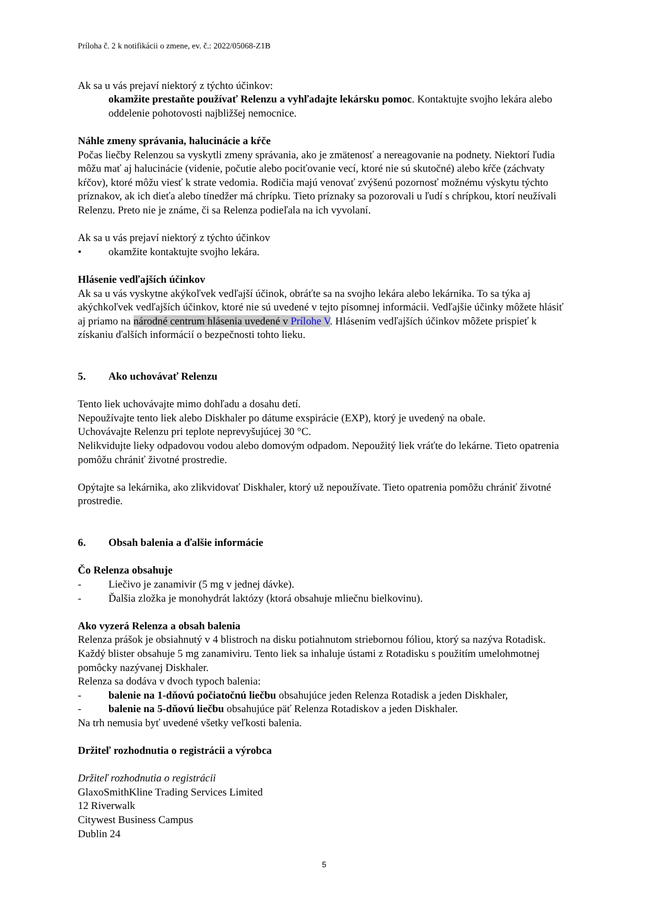Príloha č. 2 k notifikácii o zmene, ev. č.: 2022/05068-Z1B
Ak sa u vás prejaví niektorý z týchto účinkov:
okamžite prestaňte používať Relenzu a vyhľadajte lekársku pomoc. Kontaktujte svojho lekára alebo oddelenie pohotovosti najbližšej nemocnice.
Náhle zmeny správania, halucinácie a kŕče
Počas liečby Relenzou sa vyskytli zmeny správania, ako je zmätenosť a nereagovanie na podnety. Niektorí ľudia môžu mať aj halucinácie (videnie, počutie alebo pociťovanie vecí, ktoré nie sú skutočné) alebo kŕče (záchvaty kŕčov), ktoré môžu viesť k strate vedomia. Rodičia majú venovať zvýšenú pozornosť možnému výskytu týchto príznakov, ak ich dieťa alebo tínedžer má chrípku. Tieto príznaky sa pozorovali u ľudí s chrípkou, ktorí neužívali Relenzu. Preto nie je známe, či sa Relenza podieľala na ich vyvolaní.
Ak sa u vás prejaví niektorý z týchto účinkov
• okamžite kontaktujte svojho lekára.
Hlásenie vedľajších účinkov
Ak sa u vás vyskytne akýkoľvek vedľajší účinok, obráťte sa na svojho lekára alebo lekárnika. To sa týka aj akýchkoľvek vedľajších účinkov, ktoré nie sú uvedené v tejto písomnej informácii. Vedľajšie účinky môžete hlásiť aj priamo na národné centrum hlásenia uvedené v Prílohe V. Hlásením vedľajších účinkov môžete prispieť k získaniu ďalších informácií o bezpečnosti tohto lieku.
5. Ako uchovávať Relenzu
Tento liek uchovávajte mimo dohľadu a dosahu detí.
Nepoužívajte tento liek alebo Diskhaler po dátume exspirácie (EXP), ktorý je uvedený na obale.
Uchovávajte Relenzu pri teplote neprevyšujúcej 30 °C.
Nelikvidujte lieky odpadovou vodou alebo domovým odpadom. Nepoužitý liek vráťte do lekárne. Tieto opatrenia pomôžu chrániť životné prostredie.
Opýtajte sa lekárnika, ako zlikvidovať Diskhaler, ktorý už nepoužívate. Tieto opatrenia pomôžu chrániť životné prostredie.
6. Obsah balenia a ďalšie informácie
Čo Relenza obsahuje
- Liečivo je zanamivir (5 mg v jednej dávke).
- Ďalšia zložka je monohydrát laktózy (ktorá obsahuje mliečnu bielkovinu).
Ako vyzerá Relenza a obsah balenia
Relenza prášok je obsiahnutý v 4 blistroch na disku potiahnutom striebornou fóliou, ktorý sa nazýva Rotadisk. Každý blister obsahuje 5 mg zanamiviru. Tento liek sa inhaluje ústami z Rotadisku s použitím umelohmotnej pomôcky nazývanej Diskhaler.
Relenza sa dodáva v dvoch typoch balenia:
- balenie na 1-dňovú počiatočnú liečbu obsahujúce jeden Relenza Rotadisk a jeden Diskhaler,
- balenie na 5-dňovú liečbu obsahujúce päť Relenza Rotadiskov a jeden Diskhaler.
Na trh nemusia byť uvedené všetky veľkosti balenia.
Držiteľ rozhodnutia o registrácii a výrobca
Držiteľ rozhodnutia o registrácii
GlaxoSmithKline Trading Services Limited
12 Riverwalk
Citywest Business Campus
Dublin 24
5